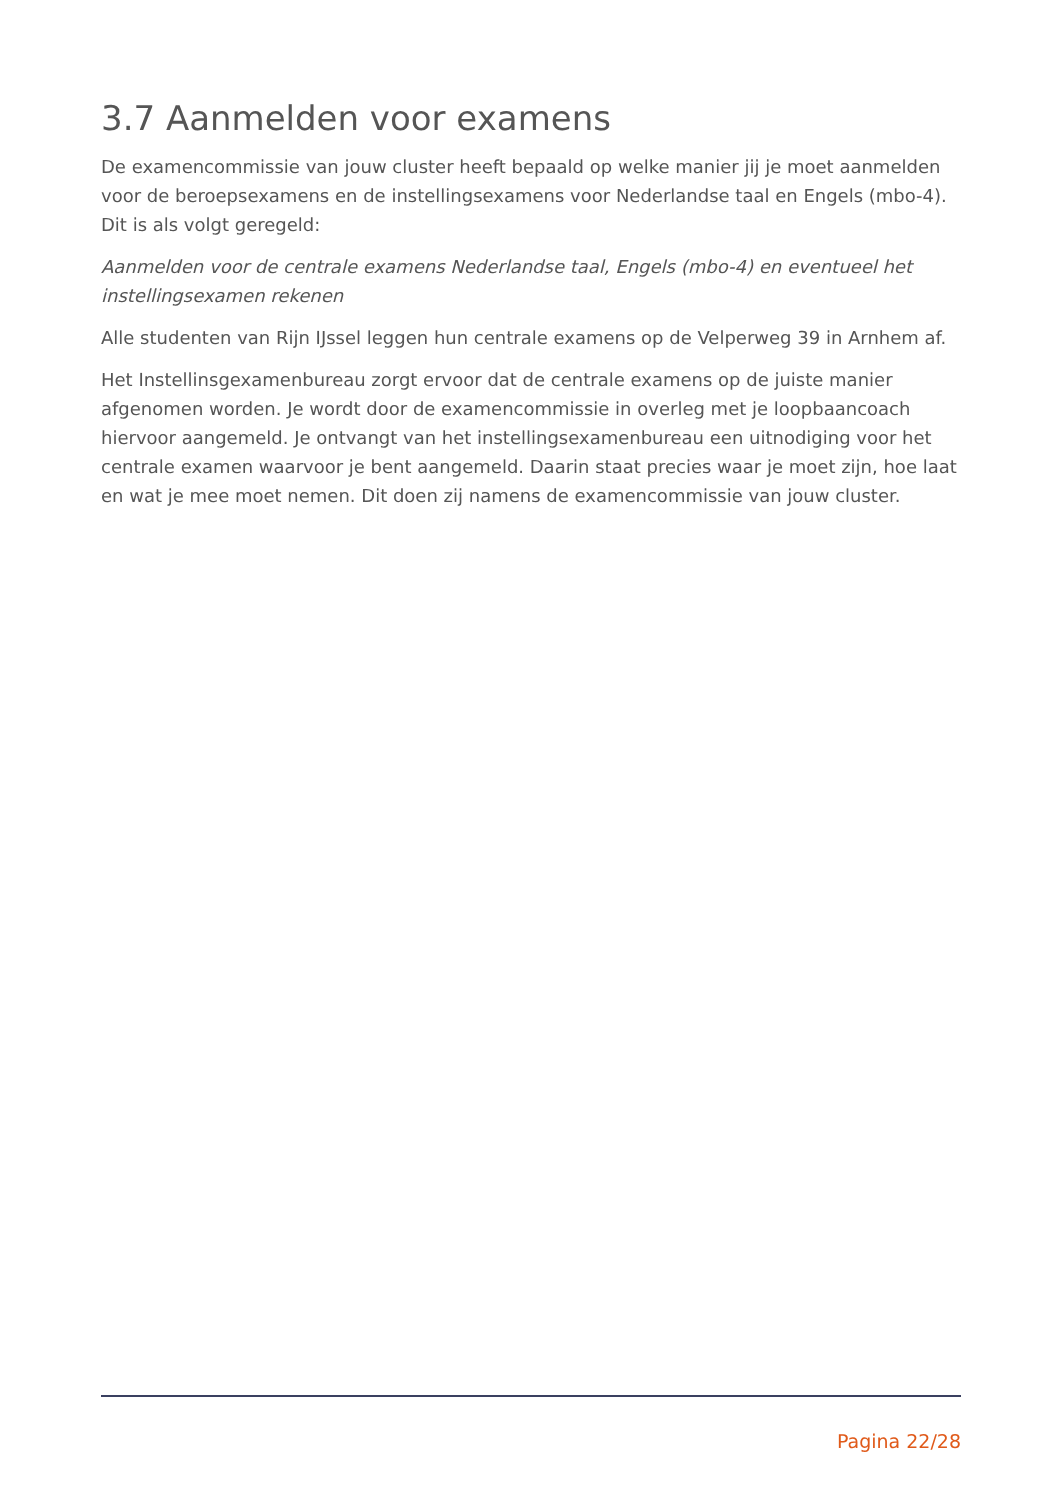3.7 Aanmelden voor examens
De examencommissie van jouw cluster heeft bepaald op welke manier jij je moet aanmelden voor de beroepsexamens en de instellingsexamens voor Nederlandse taal en Engels (mbo-4). Dit is als volgt geregeld:
Aanmelden voor de centrale examens Nederlandse taal, Engels (mbo-4) en eventueel het instellingsexamen rekenen
Alle studenten van Rijn IJssel leggen hun centrale examens op de Velperweg 39 in Arnhem af.
Het Instellinsgexamenbureau zorgt ervoor dat de centrale examens op de juiste manier afgenomen worden. Je wordt door de examencommissie in overleg met je loopbaancoach hiervoor aangemeld. Je ontvangt van het instellingsexamenbureau een uitnodiging voor het centrale examen waarvoor je bent aangemeld. Daarin staat precies waar je moet zijn, hoe laat en wat je mee moet nemen. Dit doen zij namens de examencommissie van jouw cluster.
Pagina 22/28